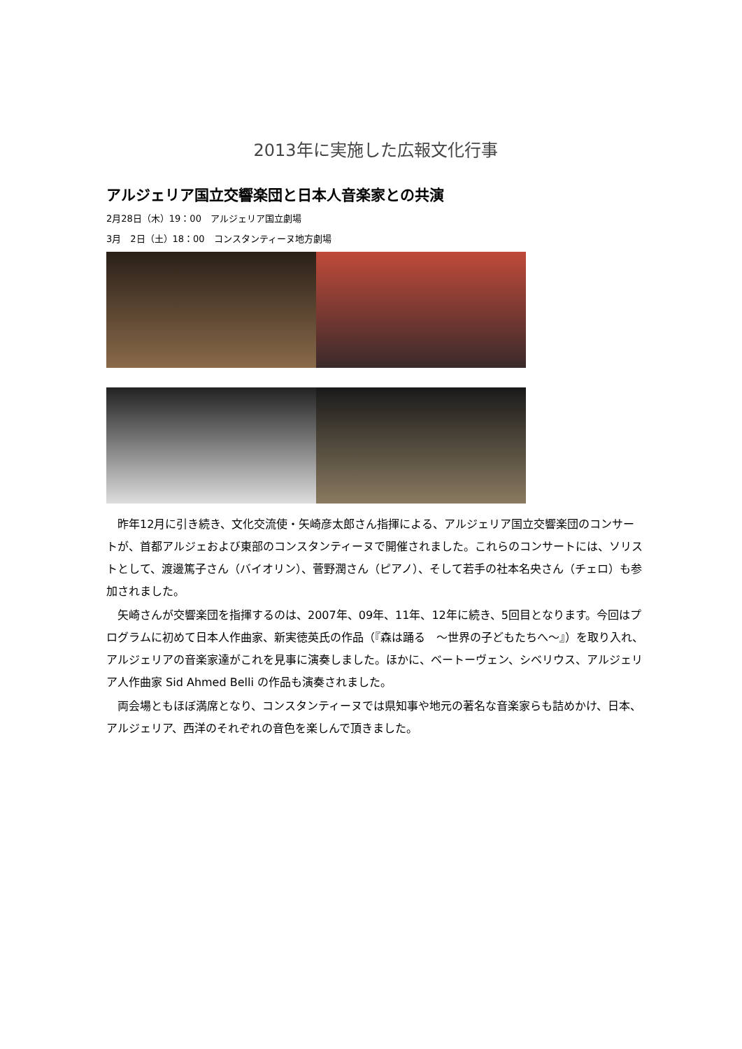2013年に実施した広報文化行事
アルジェリア国立交響楽団と日本人音楽家との共演
2月28日（木）19：00　アルジェリア国立劇場
3月　2日（土）18：00　コンスタンティーヌ地方劇場
昨年12月に引き続き、文化交流使・矢崎彦太郎さん指揮による、アルジェリア国立交響楽団のコンサートが、首都アルジェおよび東部のコンスタンティーヌで開催されました。これらのコンサートには、ソリストとして、渡邊篤子さん（バイオリン）、菅野潤さん（ピアノ）、そして若手の社本名央さん（チェロ）も参加されました。
矢崎さんが交響楽団を指揮するのは、2007年、09年、11年、12年に続き、5回目となります。今回はプログラムに初めて日本人作曲家、新実徳英氏の作品（『森は踊る　～世界の子どもたちへ～』）を取り入れ、アルジェリアの音楽家達がこれを見事に演奏しました。ほかに、ベートーヴェン、シベリウス、アルジェリア人作曲家 Sid Ahmed Belli の作品も演奏されました。
両会場ともほぼ満席となり、コンスタンティーヌでは県知事や地元の著名な音楽家らも詰めかけ、日本、アルジェリア、西洋のそれぞれの音色を楽しんで頂きました。